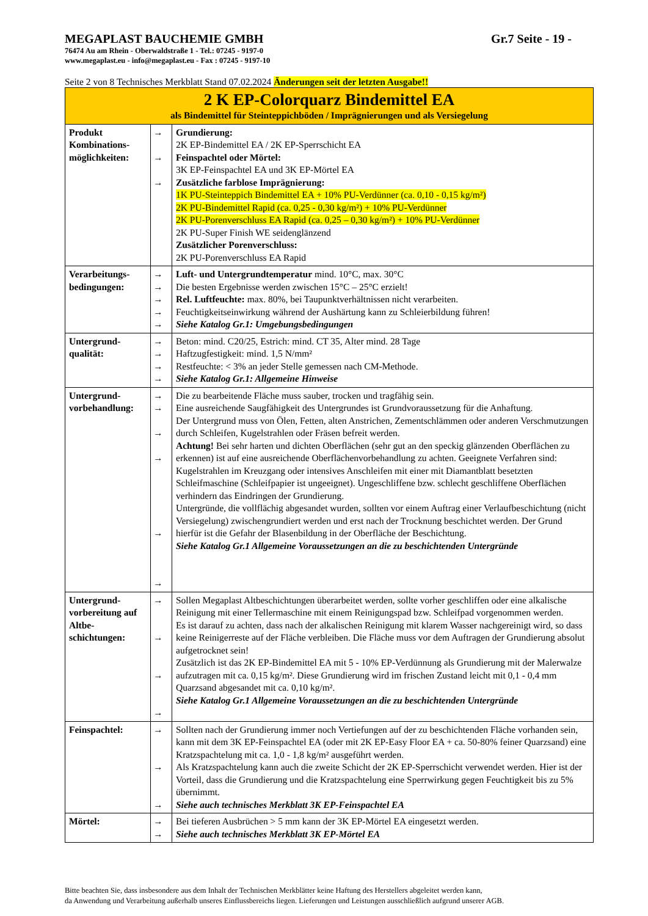MEGAPLAST BAUCHEMIE GMBH Gr.7 Seite - 19 -
76474 Au am Rhein - Oberwaldstraße 1 - Tel.: 07245 - 9197-0
www.megaplast.eu - info@megaplast.eu - Fax : 07245 - 9197-10
Seite 2 von 8 Technisches Merkblatt Stand 07.02.2024 Änderungen seit der letzten Ausgabe!!
| 2 K EP-Colorquarz Bindemittel EA als Bindemittel für Steinteppichböden / Imprägnierungen und als Versiegelung | | |
| Produkt Kombinations-möglichkeiten: | → → → | Grundierung: 2K EP-Bindemittel EA / 2K EP-Sperrschicht EA Feinspachtel oder Mörtel: 3K EP-Feinspachtel EA und 3K EP-Mörtel EA Zusätzliche farblose Imprägnierung: 1K PU-Steinteppich Bindemittel EA + 10% PU-Verdünner (ca. 0,10 - 0,15 kg/m²) 2K PU-Bindemittel Rapid (ca. 0,25 - 0,30 kg/m²) + 10% PU-Verdünner 2K PU-Porenverschluss EA Rapid (ca. 0,25 – 0,30 kg/m²) + 10% PU-Verdünner 2K PU-Super Finish WE seidenglänzend Zusätzlicher Porenverschluss: 2K PU-Porenverschluss EA Rapid |
| Verarbeitungs-bedingungen: | → → → → → | Luft- und Untergrundtemperatur mind. 10°C, max. 30°C Die besten Ergebnisse werden zwischen 15°C – 25°C erzielt! Rel. Luftfeuchte: max. 80%, bei Taupunktverhältnissen nicht verarbeiten. Feuchtigkeitseinwirkung während der Aushärtung kann zu Schleierbildung führen! Siehe Katalog Gr.1: Umgebungsbedingungen |
| Untergrund-qualität: | → → → → | Beton: mind. C20/25, Estrich: mind. CT 35, Alter mind. 28 Tage Haftzugfestigkeit: mind. 1,5 N/mm² Restfeuchte: < 3% an jeder Stelle gemessen nach CM-Methode. Siehe Katalog Gr.1: Allgemeine Hinweise |
| Untergrund-vorbehandlung: | → → → → → → | Die zu bearbeitende Fläche muss sauber, trocken und tragfähig sein. Eine ausreichende Saugfähigkeit des Untergrundes ist Grundvoraussetzung für die Anhaftung. Der Untergrund muss von Ölen, Fetten, alten Anstrichen, Zementschlämmen oder anderen Verschmutzungen durch Schleifen, Kugelstrahlen oder Fräsen befreit werden. Achtung! Bei sehr harten und dichten Oberflächen (sehr gut an den speckig glänzenden Oberflächen zu erkennen) ist auf eine ausreichende Oberflächenvorbehandlung zu achten. Geeignete Verfahren sind: Kugelstrahlen im Kreuzgang oder intensives Anschleifen mit einer mit Diamantblatt besetzten Schleifmaschine (Schleifpapier ist ungeeignet). Ungeschliffene bzw. schlecht geschliffene Oberflächen verhindern das Eindringen der Grundierung. Untergründe, die vollflächig abgesandet wurden, sollten vor einem Auftrag einer Verlaufbeschichtung (nicht Versiegelung) zwischengrundiert werden und erst nach der Trocknung beschichtet werden. Der Grund hierfür ist die Gefahr der Blasenbildung in der Oberfläche der Beschichtung. Siehe Katalog Gr.1 Allgemeine Voraussetzungen an die zu beschichtenden Untergründe |
| Untergrund-vorbereitung auf Altbe-schichtungen: | → → → → | Sollen Megaplast Altbeschichtungen überarbeitet werden, sollte vorher geschliffen oder eine alkalische Reinigung mit einer Tellermaschine mit einem Reinigungspad bzw. Schleifpad vorgenommen werden. Es ist darauf zu achten, dass nach der alkalischen Reinigung mit klarem Wasser nachgereinigt wird, so dass keine Reinigerreste auf der Fläche verbleiben. Die Fläche muss vor dem Auftragen der Grundierung absolut aufgetrocknet sein! Zusätzlich ist das 2K EP-Bindemittel EA mit 5 - 10% EP-Verdünnung als Grundierung mit der Malerwalze aufzutragen mit ca. 0,15 kg/m². Diese Grundierung wird im frischen Zustand leicht mit 0,1 - 0,4 mm Quarzsand abgesandet mit ca. 0,10 kg/m². Siehe Katalog Gr.1 Allgemeine Voraussetzungen an die zu beschichtenden Untergründe |
| Feinspachtel: | → → → | Sollten nach der Grundierung immer noch Vertiefungen auf der zu beschichtenden Fläche vorhanden sein, kann mit dem 3K EP-Feinspachtel EA (oder mit 2K EP-Easy Floor EA + ca. 50-80% feiner Quarzsand) eine Kratzspachtelung mit ca. 1,0 - 1,8 kg/m² ausgeführt werden. Als Kratzspachtelung kann auch die zweite Schicht der 2K EP-Sperrschicht verwendet werden. Hier ist der Vorteil, dass die Grundierung und die Kratzspachtelung eine Sperrwirkung gegen Feuchtigkeit bis zu 5% übernimmt. Siehe auch technisches Merkblatt 3K EP-Feinspachtel EA |
| Mörtel: | → → | Bei tieferen Ausbrüchen > 5 mm kann der 3K EP-Mörtel EA eingesetzt werden. Siehe auch technisches Merkblatt 3K EP-Mörtel EA |
Bitte beachten Sie, dass insbesondere aus dem Inhalt der Technischen Merkblätter keine Haftung des Herstellers abgeleitet werden kann,
da Anwendung und Verarbeitung außerhalb unseres Einflussbereichs liegen. Lieferungen und Leistungen ausschließlich aufgrund unserer AGB.